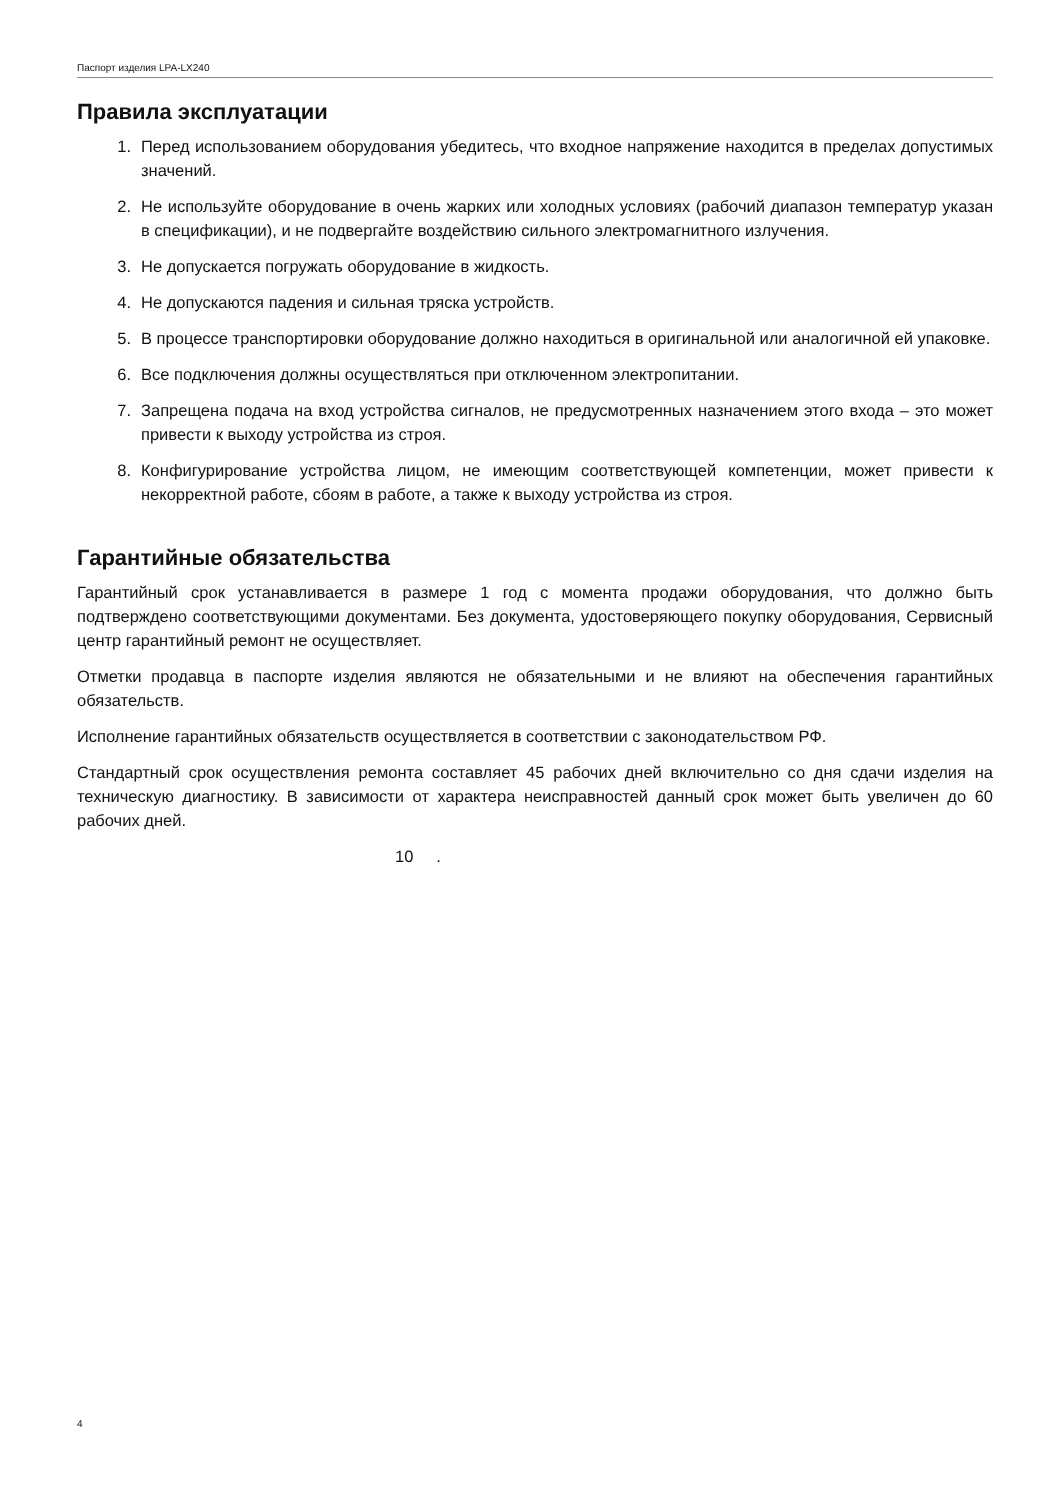Паспорт изделия LPA-LX240
Правила эксплуатации
1. Перед использованием оборудования убедитесь, что входное напряжение находится в пределах допустимых значений.
2. Не используйте оборудование в очень жарких или холодных условиях (рабочий диапазон температур указан в спецификации), и не подвергайте воздействию сильного электромагнитного излучения.
3. Не допускается погружать оборудование в жидкость.
4. Не допускаются падения и сильная тряска устройств.
5. В процессе транспортировки оборудование должно находиться в оригинальной или аналогичной ей упаковке.
6. Все подключения должны осуществляться при отключенном электропитании.
7. Запрещена подача на вход устройства сигналов, не предусмотренных назначением этого входа – это может привести к выходу устройства из строя.
8. Конфигурирование устройства лицом, не имеющим соответствующей компетенции, может привести к некорректной работе, сбоям в работе, а также к выходу устройства из строя.
Гарантийные обязательства
Гарантийный срок устанавливается в размере 1 год с момента продажи оборудования, что должно быть подтверждено соответствующими документами. Без документа, удостоверяющего покупку оборудования, Сервисный центр гарантийный ремонт не осуществляет.
Отметки продавца в паспорте изделия являются не обязательными и не влияют на обеспечения гарантийных обязательств.
Исполнение гарантийных обязательств осуществляется в соответствии с законодательством РФ.
Стандартный срок осуществления ремонта составляет 45 рабочих дней включительно со дня сдачи изделия на техническую диагностику. В зависимости от характера неисправностей данный срок может быть увеличен до 60 рабочих дней.
10 .
4